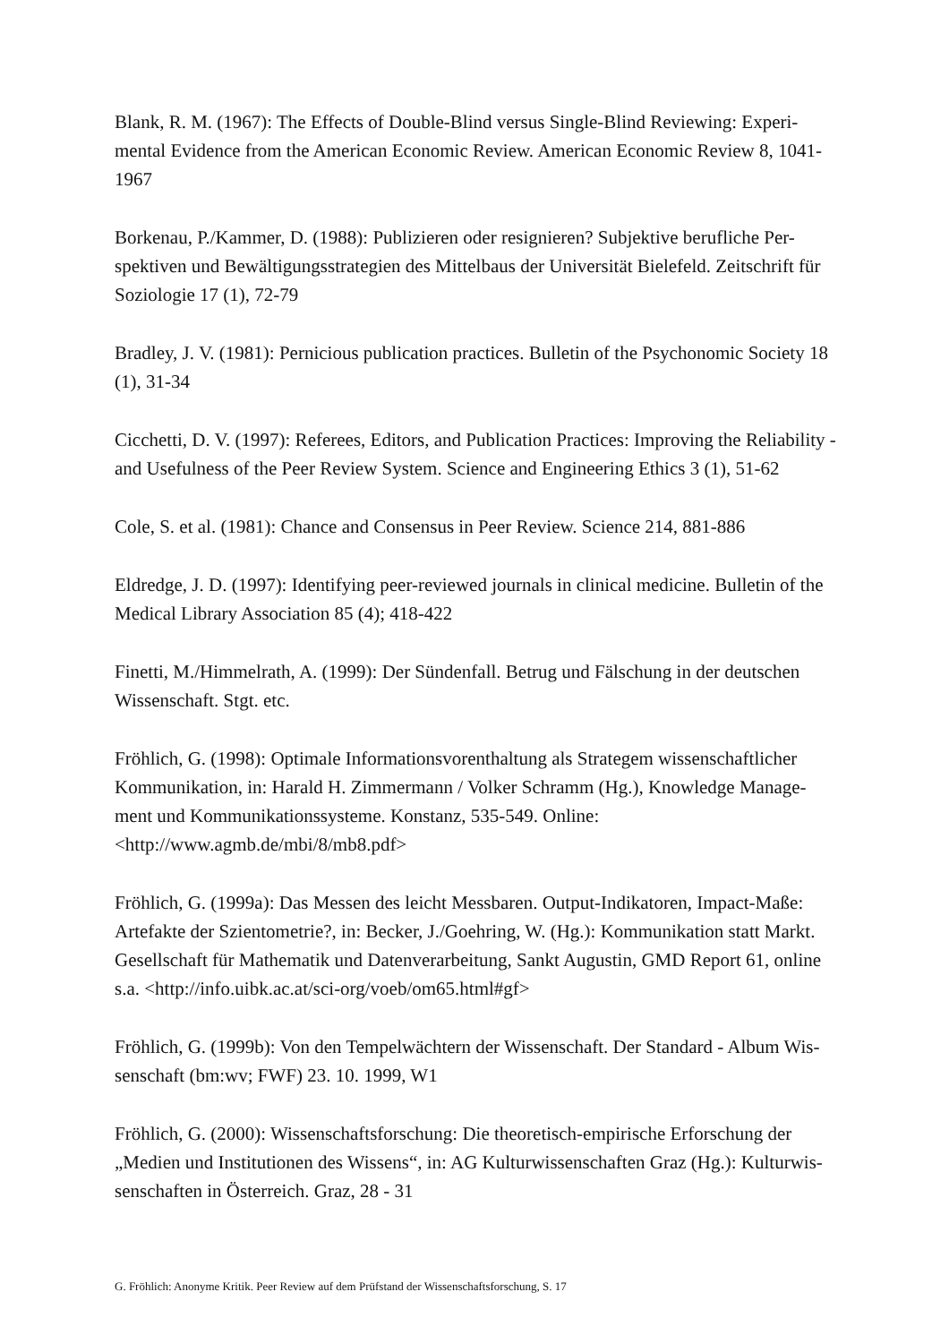Blank, R. M. (1967): The Effects of Double-Blind versus Single-Blind Reviewing: Experi-mental Evidence from the American Economic Review. American Economic Review 8, 1041-1967
Borkenau, P./Kammer, D. (1988): Publizieren oder resignieren? Subjektive berufliche Per-spektiven und Bewältigungsstrategien des Mittelbaus der Universität Bielefeld. Zeitschrift für Soziologie 17 (1), 72-79
Bradley, J. V. (1981): Pernicious publication practices. Bulletin of the Psychonomic Society 18 (1), 31-34
Cicchetti, D. V. (1997): Referees, Editors, and Publication Practices: Improving the Reliability - and Usefulness of the Peer Review System. Science and Engineering Ethics 3 (1), 51-62
Cole, S. et al. (1981): Chance and Consensus in Peer Review. Science 214, 881-886
Eldredge, J. D. (1997): Identifying peer-reviewed journals in clinical medicine. Bulletin of the Medical Library Association 85 (4); 418-422
Finetti, M./Himmelrath, A. (1999): Der Sündenfall. Betrug und Fälschung in der deutschen Wissenschaft. Stgt. etc.
Fröhlich, G. (1998): Optimale Informationsvorenthaltung als Strategem wissenschaftlicher Kommunikation, in: Harald H. Zimmermann / Volker Schramm (Hg.), Knowledge Manage-ment und Kommunikationssysteme. Konstanz, 535-549. Online:
<http://www.agmb.de/mbi/8/mb8.pdf>
Fröhlich, G. (1999a): Das Messen des leicht Messbaren. Output-Indikatoren, Impact-Maße: Artefakte der Szientometrie?, in: Becker, J./Goehring, W. (Hg.): Kommunikation statt Markt. Gesellschaft für Mathematik und Datenverarbeitung, Sankt Augustin, GMD Report 61, online s.a. <http://info.uibk.ac.at/sci-org/voeb/om65.html#gf>
Fröhlich, G. (1999b): Von den Tempelwächtern der Wissenschaft. Der Standard - Album Wis-senschaft (bm:wv; FWF) 23. 10. 1999, W1
Fröhlich, G. (2000): Wissenschaftsforschung: Die theoretisch-empirische Erforschung der „Medien und Institutionen des Wissens“, in: AG Kulturwissenschaften Graz (Hg.): Kulturwis-senschaften in Österreich. Graz, 28 - 31
G. Fröhlich: Anonyme Kritik. Peer Review auf dem Prüfstand der Wissenschaftsforschung, S. 17